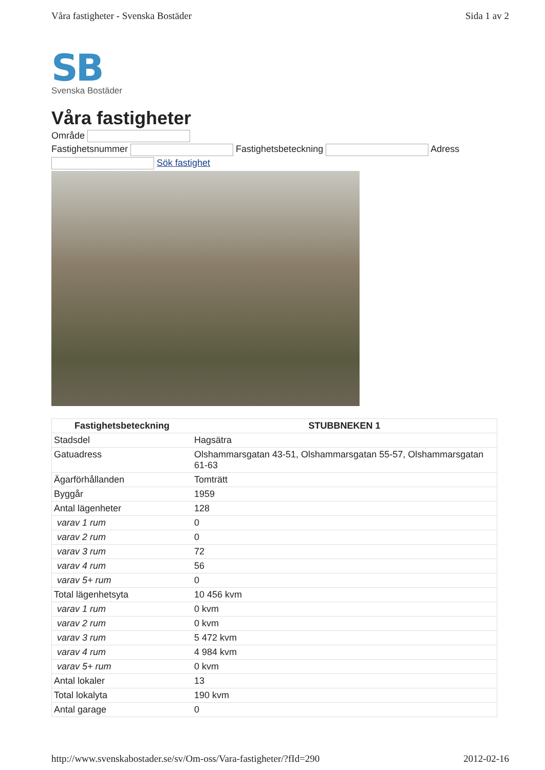Våra fastigheter - Svenska Bostäder Sida 1 av 2
SB
Svenska Bostäder
Våra fastigheter
Område
Fastighetsnummer Fastighetsbeteckning Adress
Sök fastighet
| Fastighetsbeteckning | STUBBNEKEN 1 |
| --- | --- |
| Stadsdel | Hagsätra |
| Gatuadress | Olshammarsgatan 43-51, Olshammarsgatan 55-57, Olshammarsgatan 61-63 |
| Ägarförhållanden | Tomträtt |
| Byggår | 1959 |
| Antal lägenheter | 128 |
| varav 1 rum | 0 |
| varav 2 rum | 0 |
| varav 3 rum | 72 |
| varav 4 rum | 56 |
| varav 5+ rum | 0 |
| Total lägenhetsyta | 10 456 kvm |
| varav 1 rum | 0 kvm |
| varav 2 rum | 0 kvm |
| varav 3 rum | 5 472 kvm |
| varav 4 rum | 4 984 kvm |
| varav 5+ rum | 0 kvm |
| Antal lokaler | 13 |
| Total lokalyta | 190 kvm |
| Antal garage | 0 |
http://www.svenskabostader.se/sv/Om-oss/Vara-fastigheter/?fId=290 2012-02-16